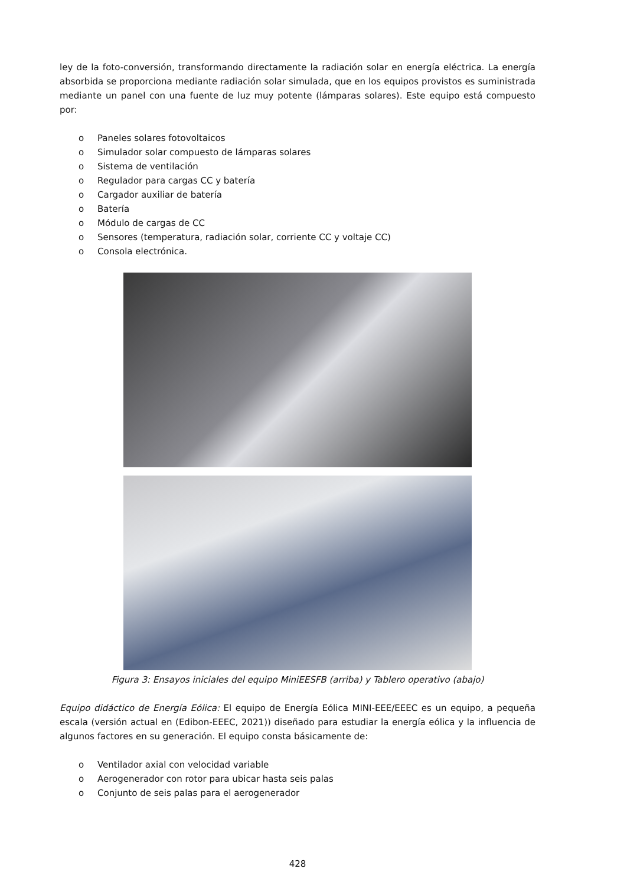ley de la foto-conversión, transformando directamente la radiación solar en energía eléctrica. La energía absorbida se proporciona mediante radiación solar simulada, que en los equipos provistos es suministrada mediante un panel con una fuente de luz muy potente (lámparas solares). Este equipo está compuesto por:
o Paneles solares fotovoltaicos
o Simulador solar compuesto de lámparas solares
o Sistema de ventilación
o Regulador para cargas CC y batería
o Cargador auxiliar de batería
o Batería
o Módulo de cargas de CC
o Sensores (temperatura, radiación solar, corriente CC y voltaje CC)
o Consola electrónica.
Figura 3: Ensayos iniciales del equipo MiniEESFB (arriba) y Tablero operativo (abajo)
Equipo didáctico de Energía Eólica: El equipo de Energía Eólica MINI-EEE/EEEC es un equipo, a pequeña escala (versión actual en (Edibon-EEEC, 2021)) diseñado para estudiar la energía eólica y la influencia de algunos factores en su generación. El equipo consta básicamente de:
o Ventilador axial con velocidad variable
o Aerogenerador con rotor para ubicar hasta seis palas
o Conjunto de seis palas para el aerogenerador
428